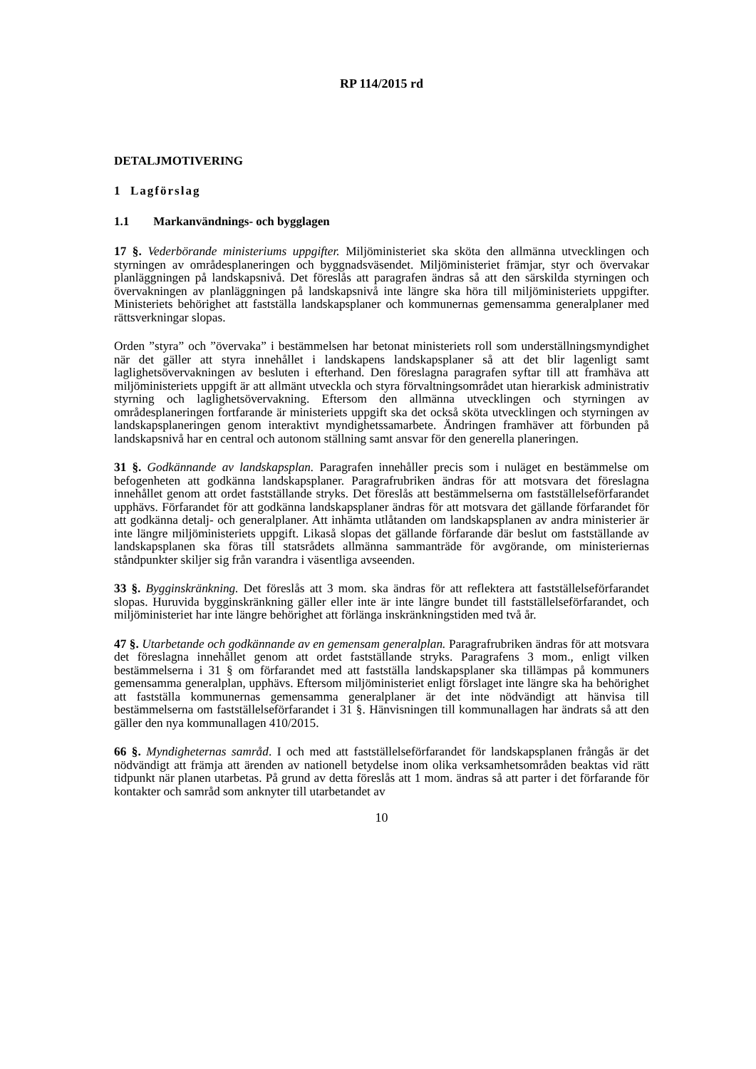RP 114/2015 rd
DETALJMOTIVERING
1 Lagförslag
1.1 Markanvändnings- och bygglagen
17 §. Vederbörande ministeriums uppgifter. Miljöministeriet ska sköta den allmänna utvecklingen och styrningen av områdesplaneringen och byggnadsväsendet. Miljöministeriet främjar, styr och övervakar planläggningen på landskapsnivå. Det föreslås att paragrafen ändras så att den särskilda styrningen och övervakningen av planläggningen på landskapsnivå inte längre ska höra till miljöministeriets uppgifter. Ministeriets behörighet att fastställa landskapsplaner och kommunernas gemensamma generalplaner med rättsverkningar slopas.
Orden ”styra” och ”övervaka” i bestämmelsen har betonat ministeriets roll som underställningsmyndighet när det gäller att styra innehållet i landskapens landskapsplaner så att det blir lagenligt samt laglighetsövervakningen av besluten i efterhand. Den föreslagna paragrafen syftar till att framhäva att miljöministeriets uppgift är att allmänt utveckla och styra förvaltningsområdet utan hierarkisk administrativ styrning och laglighetsövervakning. Eftersom den allmänna utvecklingen och styrningen av områdesplaneringen fortfarande är ministeriets uppgift ska det också sköta utvecklingen och styrningen av landskapsplaneringen genom interaktivt myndighetssamarbete. Ändringen framhäver att förbunden på landskapsnivå har en central och autonom ställning samt ansvar för den generella planeringen.
31 §. Godkännande av landskapsplan. Paragrafen innehåller precis som i nuläget en bestämmelse om befogenheten att godkänna landskapsplaner. Paragrafrubriken ändras för att motsvara det föreslagna innehållet genom att ordet fastställande stryks. Det föreslås att bestämmelserna om fastställelseförfarandet upphävs. Förfarandet för att godkänna landskapsplaner ändras för att motsvara det gällande förfarandet för att godkänna detalj- och generalplaner. Att inhämta utlåtanden om landskapsplanen av andra ministerier är inte längre miljöministeriets uppgift. Likaså slopas det gällande förfarande där beslut om fastställande av landskapsplanen ska föras till statsrådets allmänna sammanträde för avgörande, om ministeriernas ståndpunkter skiljer sig från varandra i väsentliga avseenden.
33 §. Bygginskränkning. Det föreslås att 3 mom. ska ändras för att reflektera att fastställelseförfarandet slopas. Huruvida bygginskränkning gäller eller inte är inte längre bundet till fastställelseförfarandet, och miljöministeriet har inte längre behörighet att förlänga inskränkningstiden med två år.
47 §. Utarbetande och godkännande av en gemensam generalplan. Paragrafrubriken ändras för att motsvara det föreslagna innehållet genom att ordet fastställande stryks. Paragrafens 3 mom., enligt vilken bestämmelserna i 31 § om förfarandet med att fastställa landskapsplaner ska tillämpas på kommuners gemensamma generalplan, upphävs. Eftersom miljöministeriet enligt förslaget inte längre ska ha behörighet att fastställa kommunernas gemensamma generalplaner är det inte nödvändigt att hänvisa till bestämmelserna om fastställelseförfarandet i 31 §. Hänvisningen till kommunallagen har ändrats så att den gäller den nya kommunallagen 410/2015.
66 §. Myndigheternas samråd. I och med att fastställelseförfarandet för landskapsplanen frångås är det nödvändigt att främja att ärenden av nationell betydelse inom olika verksamhetsområden beaktas vid rätt tidpunkt när planen utarbetas. På grund av detta föreslås att 1 mom. ändras så att parter i det förfarande för kontakter och samråd som anknyter till utarbetandet av
10